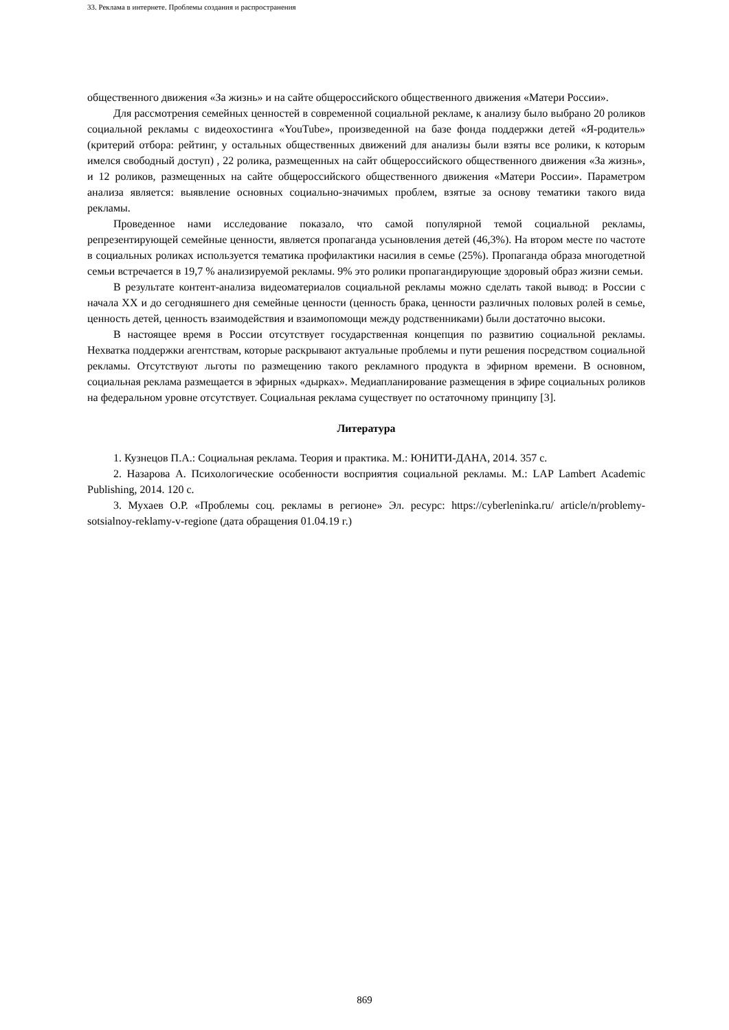33. Реклама в интернете. Проблемы создания и распространения
общественного движения «За жизнь» и на сайте общероссийского общественного движения «Матери России».
Для рассмотрения семейных ценностей в современной социальной рекламе, к анализу было выбрано 20 роликов социальной рекламы с видеохостинга «YouTube», произведенной на базе фонда поддержки детей «Я-родитель» (критерий отбора: рейтинг, у остальных общественных движений для анализы были взяты все ролики, к которым имелся свободный доступ) , 22 ролика, размещенных на сайт общероссийского общественного движения «За жизнь», и 12 роликов, размещенных на сайте общероссийского общественного движения «Матери России». Параметром анализа является: выявление основных социально-значимых проблем, взятые за основу тематики такого вида рекламы.
Проведенное нами исследование показало, что самой популярной темой социальной рекламы, репрезентирующей семейные ценности, является пропаганда усыновления детей (46,3%). На втором месте по частоте в социальных роликах используется тематика профилактики насилия в семье (25%). Пропаганда образа многодетной семьи встречается в 19,7 % анализируемой рекламы. 9% это ролики пропагандирующие здоровый образ жизни семьи.
В результате контент-анализа видеоматериалов социальной рекламы можно сделать такой вывод: в России с начала XX и до сегодняшнего дня семейные ценности (ценность брака, ценности различных половых ролей в семье, ценность детей, ценность взаимодействия и взаимопомощи между родственниками) были достаточно высоки.
В настоящее время в России отсутствует государственная концепция по развитию социальной рекламы. Нехватка поддержки агентствам, которые раскрывают актуальные проблемы и пути решения посредством социальной рекламы. Отсутствуют льготы по размещению такого рекламного продукта в эфирном времени. В основном, социальная реклама размещается в эфирных «дырках». Медиапланирование размещения в эфире социальных роликов на федеральном уровне отсутствует. Социальная реклама существует по остаточному принципу [3].
Литература
1. Кузнецов П.А.: Социальная реклама. Теория и практика. М.: ЮНИТИ-ДАНА, 2014. 357 с.
2. Назарова А. Психологические особенности восприятия социальной рекламы. М.: LAP Lambert Academic Publishing, 2014. 120 с.
3. Мухаев О.Р. «Проблемы соц. рекламы в регионе» Эл. ресурс: https://cyberleninka.ru/ article/n/problemy-sotsialnoy-reklamy-v-regione (дата обращения 01.04.19 г.)
869